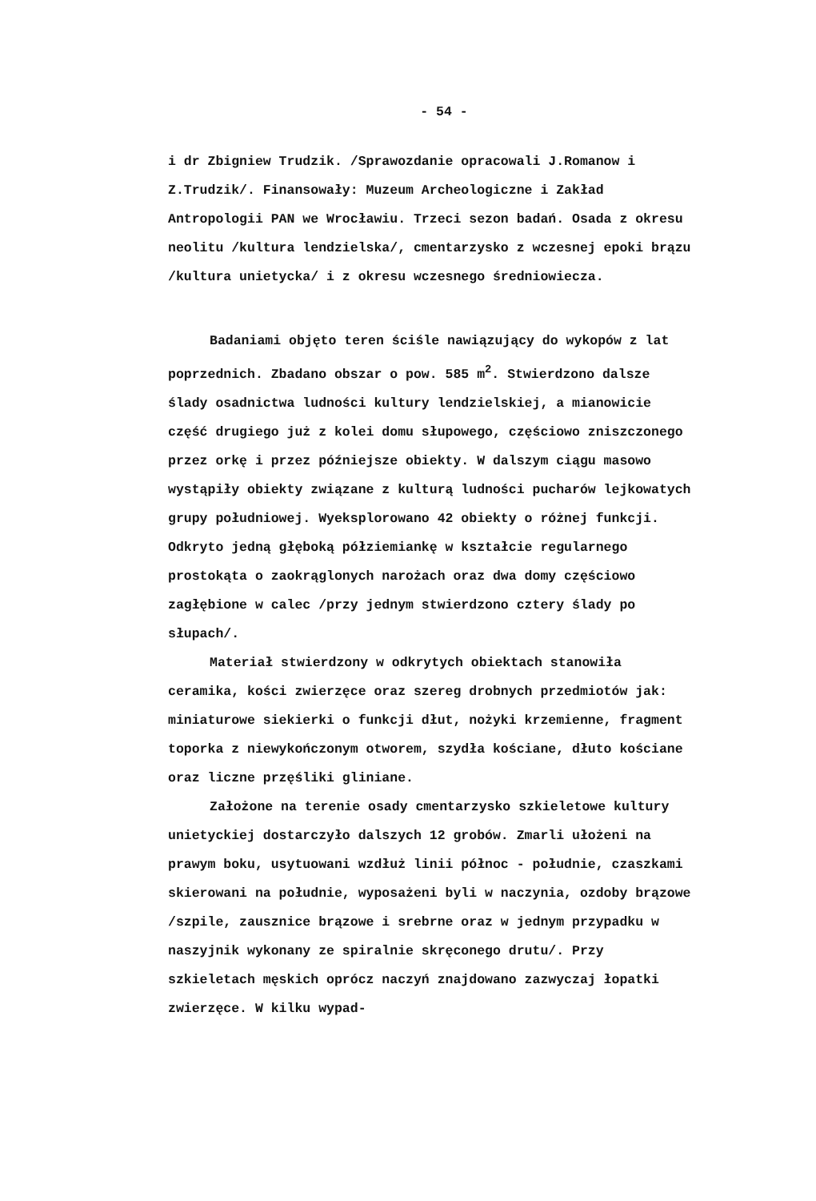- 54 -
i dr Zbigniew Trudzik. /Sprawozdanie opracowali J.Romanow i Z.Trudzik/. Finansowały: Muzeum Archeologiczne i Zakład Antropologii PAN we Wrocławiu. Trzeci sezon badań. Osada z okresu neolitu /kultura lendzielska/, cmentarzysko z wczesnej epoki brązu /kultura unietycka/ i z okresu wczesnego średniowiecza.
Badaniami objęto teren ściśle nawiązujący do wykopów z lat poprzednich. Zbadano obszar o pow. 585 m<sup>2</sup>. Stwierdzono dalsze ślady osadnictwa ludności kultury lendzielskiej, a mianowicie część drugiego już z kolei domu słupowego, częściowo zniszczonego przez orkę i przez późniejsze obiekty. W dalszym ciągu masowo wystąpiły obiekty związane z kulturą ludności pucharów lejkowatych grupy południowej. Wyeksplorowano 42 obiekty o różnej funkcji. Odkryto jedną głęboką półziemiankę w kształcie regularnego prostokąta o zaokrąglonych narożach oraz dwa domy częściowo zagłębione w calec /przy jednym stwierdzono cztery ślady po słupach/.
Materiał stwierdzony w odkrytych obiektach stanowiła ceramika, kości zwierzęce oraz szereg drobnych przedmiotów jak: miniaturowe siekierki o funkcji dłut, nożyki krzemienne, fragment toporka z niewykończonym otworem, szydła kościane, dłuto kościane oraz liczne przęśliki gliniane.
Założone na terenie osady cmentarzysko szkieletowe kultury unietyckiej dostarczyło dalszych 12 grobów. Zmarli ułożeni na prawym boku, usytuowani wzdłuż linii północ - południe, czaszkami skierowani na południe, wyposażeni byli w naczynia, ozdoby brązowe /szpile, zausznice brązowe i srebrne oraz w jednym przypadku w naszyjnik wykonany ze spiralnie skręconego drutu/. Przy szkieletach męskich oprócz naczyń znajdowano zazwyczaj łopatki zwierzęce. W kilku wypad-